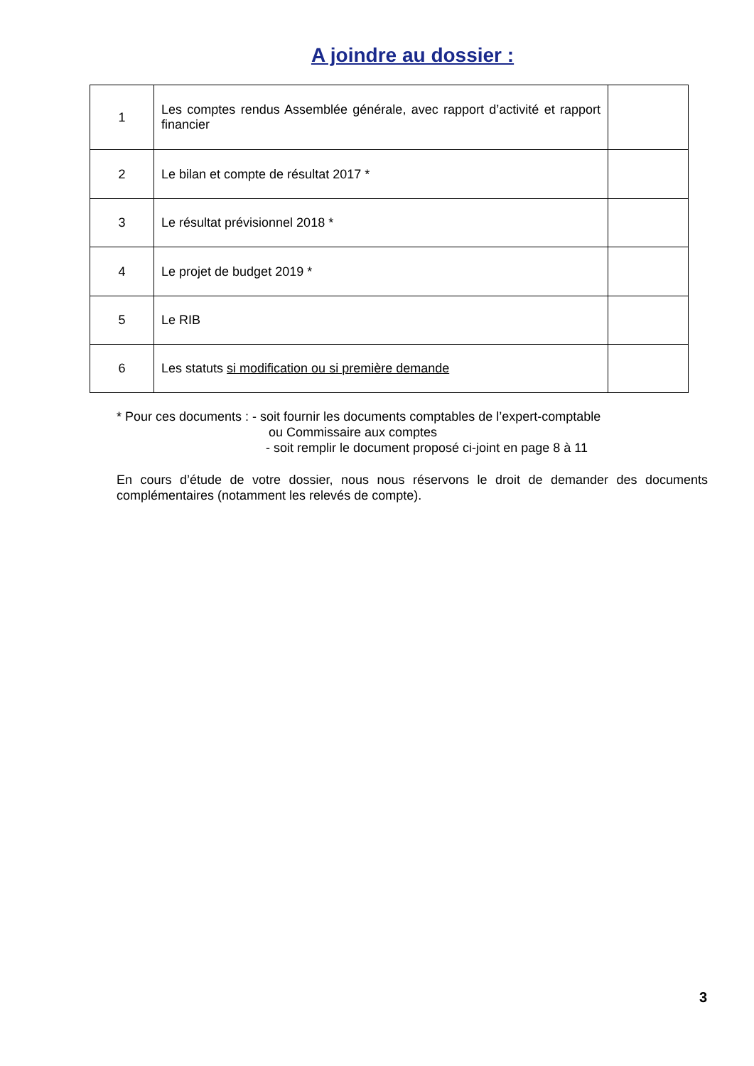A joindre au dossier :
| 1 | Les comptes rendus Assemblée générale, avec rapport d’activité et rapport financier | |
| 2 | Le bilan et compte de résultat 2017 * | |
| 3 | Le résultat prévisionnel 2018 * | |
| 4 | Le projet de budget 2019 * | |
| 5 | Le RIB | |
| 6 | Les statuts si modification ou si première demande | |
* Pour ces documents : - soit fournir les documents comptables de l’expert-comptable
ou Commissaire aux comptes
- soit remplir le document proposé ci-joint en page 8 à 11
En cours d’étude de votre dossier, nous nous réservons le droit de demander des documents complémentaires (notamment les relevés de compte).
3